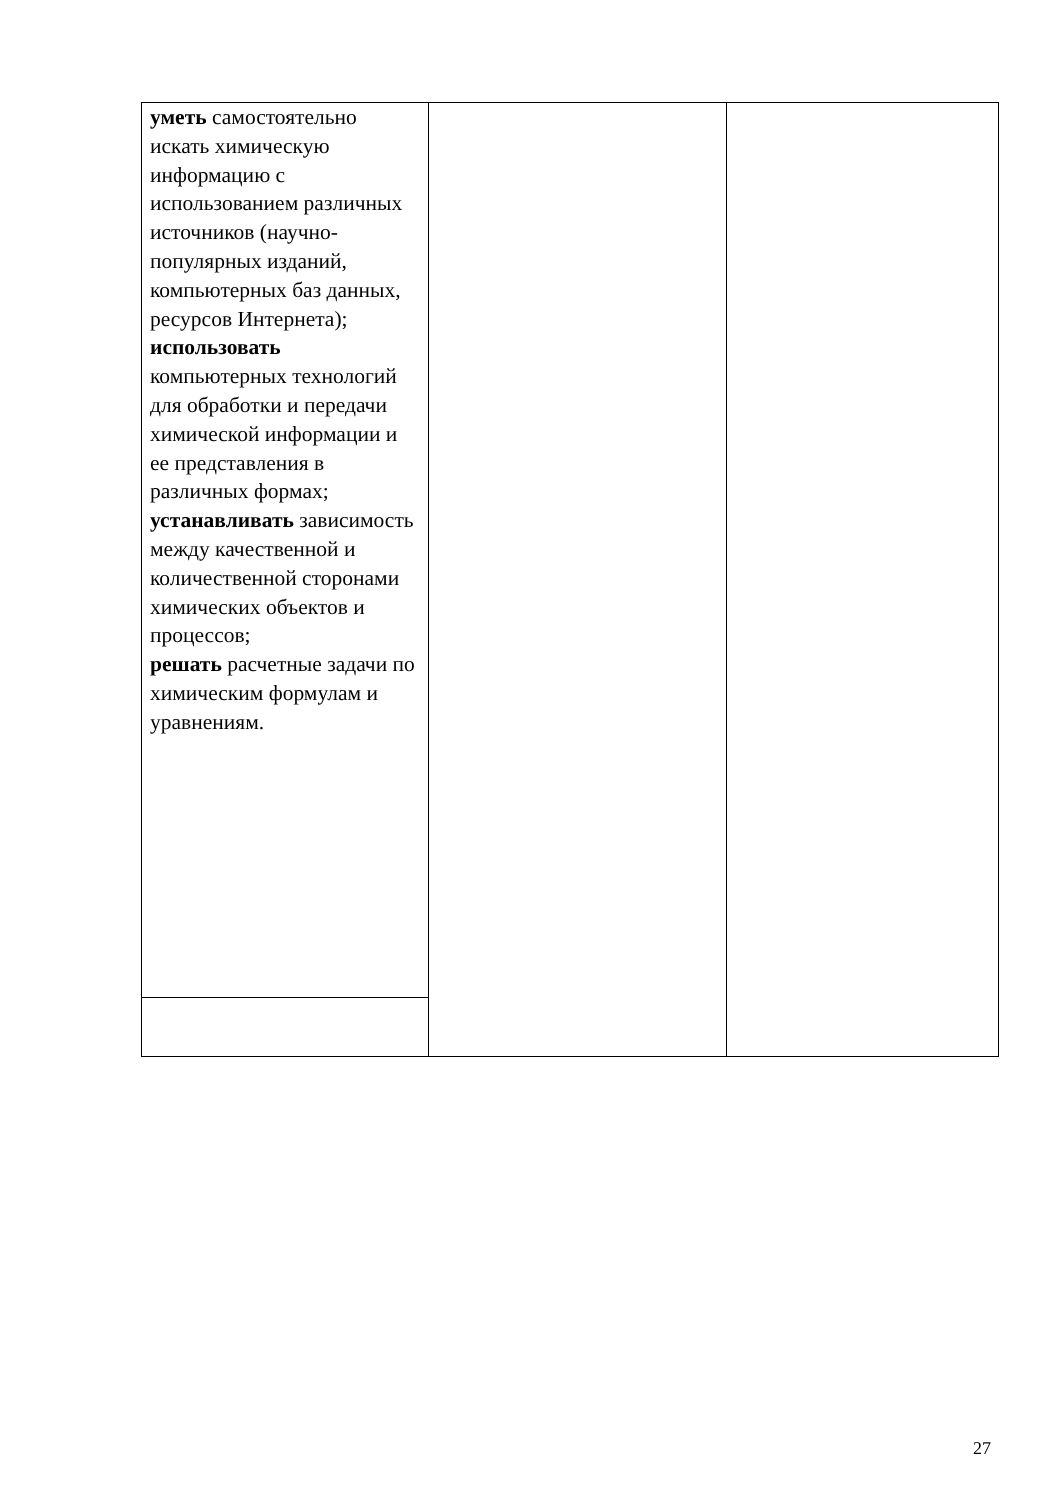| уметь самостоятельно искать химическую информацию с использованием различных источников (научно-популярных изданий, компьютерных баз данных, ресурсов Интернета); использовать компьютерных технологий для обработки и передачи химической информации и ее представления в различных формах; устанавливать зависимость между качественной и количественной сторонами химических объектов и процессов; решать расчетные задачи по химическим формулам и уравнениям. | | |
27